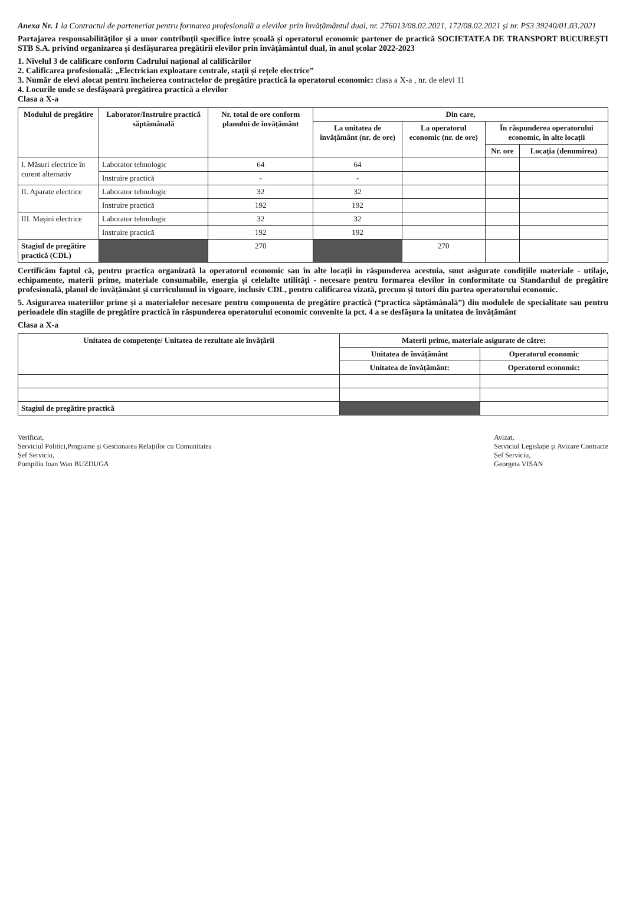Anexa Nr. 1 la Contractul de parteneriat pentru formarea profesională a elevilor prin învățământul dual, nr. 276013/08.02.2021, 172/08.02.2021 și nr. PS3 39240/01.03.2021
Partajarea responsabilităților și a unor contribuții specifice între școală și operatorul economic partener de practică SOCIETATEA DE TRANSPORT BUCUREȘTI STB S.A. privind organizarea și desfășurarea pregătirii elevilor prin învățământul dual, în anul școlar 2022-2023
1. Nivelul 3 de calificare conform Cadrului național al calificărilor
2. Calificarea profesională: „Electrician exploatare centrale, stații și rețele electrice”
3. Număr de elevi alocat pentru încheierea contractelor de pregătire practică la operatorul economic: clasa a X-a , nr. de elevi 11
4. Locurile unde se desfășoară pregătirea practică a elevilor
Clasa a X-a
| Modulul de pregătire | Laborator/Instruire practică săptămânală | Nr. total de ore conform planului de învățământ | Din care, | | | |
| --- | --- | --- | --- | --- | --- | --- |
| | | | La unitatea de învățământ (nr. de ore) | La operatorul economic (nr. de ore) | În răspunderea operatorului economic, în alte locații | |
| | | | | | Nr. ore | Locația (denumirea) |
| I. Măsuri electrice în curent alternativ | Laborator tehnologic | 64 | 64 | | | |
| | Instruire practică | - | - | | | |
| II. Aparate electrice | Laborator tehnologic | 32 | 32 | | | |
| | Instruire practică | 192 | 192 | | | |
| III. Mașini electrice | Laborator tehnologic | 32 | 32 | | | |
| | Instruire practică | 192 | 192 | | | |
| Stagiul de pregătire practică (CDL) | | 270 | | 270 | | |
Certificăm faptul că, pentru practica organizată la operatorul economic sau în alte locații în răspunderea acestuia, sunt asigurate condițiile materiale - utilaje, echipamente, materii prime, materiale consumabile, energia și celelalte utilități - necesare pentru formarea elevilor în conformitate cu Standardul de pregătire profesională, planul de învățământ și curriculumul în vigoare, inclusiv CDL, pentru calificarea vizată, precum și tutori din partea operatorului economic.
5. Asigurarea materiilor prime și a materialelor necesare pentru componenta de pregătire practică (“practica săptămânală”) din modulele de specialitate sau pentru perioadele din stagiile de pregătire practică în răspunderea operatorului economic convenite la pct. 4 a se desfășura la unitatea de învățământ
Clasa a X-a
| Unitatea de competențe/ Unitatea de rezultate ale învățării | Materii prime, materiale asigurate de către: | |
| --- | --- | --- |
| | Unitatea de învățământ | Operatorul economic |
| | Unitatea de învățământ: | Operatorul economic: |
| Stagiul de pregătire practică | | |
Verificat,
Serviciul Politici,Programe și Gestionarea Relațiilor cu Comunitatea
Șef Serviciu,
Pompiliu Ioan Wan BUZDUGA
Avizat,
Serviciul Legislație și Avizare Contracte
Șef Serviciu,
Georgeta VISAN